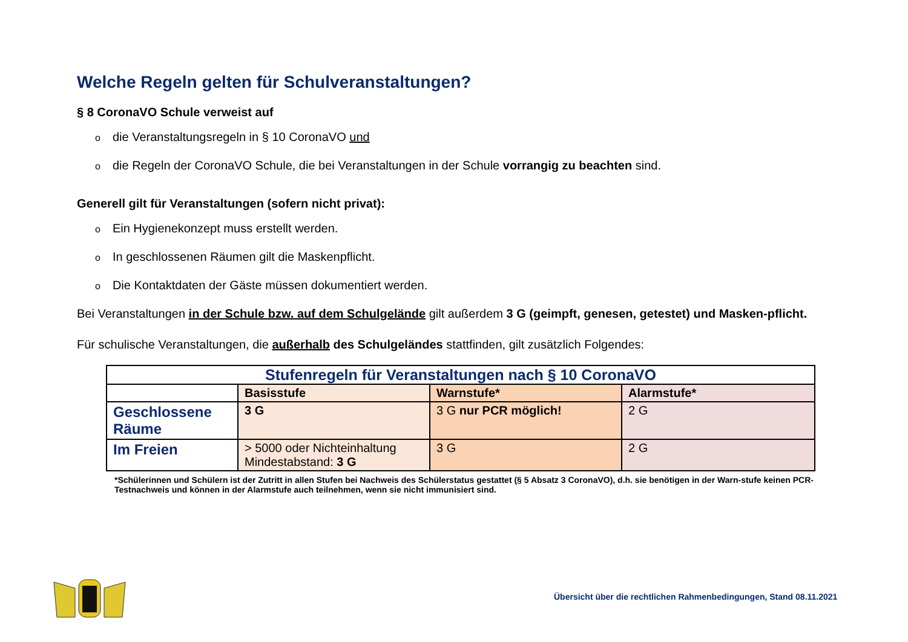Welche Regeln gelten für Schulveranstaltungen?
§ 8 CoronaVO Schule verweist auf
die Veranstaltungsregeln in § 10 CoronaVO und
die Regeln der CoronaVO Schule, die bei Veranstaltungen in der Schule vorrangig zu beachten sind.
Generell gilt für Veranstaltungen (sofern nicht privat):
Ein Hygienekonzept muss erstellt werden.
In geschlossenen Räumen gilt die Maskenpflicht.
Die Kontaktdaten der Gäste müssen dokumentiert werden.
Bei Veranstaltungen in der Schule bzw. auf dem Schulgelände gilt außerdem 3 G (geimpft, genesen, getestet) und Masken-pflicht.
Für schulische Veranstaltungen, die außerhalb des Schulgeländes stattfinden, gilt zusätzlich Folgendes:
| Stufenregeln für Veranstaltungen nach § 10 CoronaVO | | | |
| --- | --- | --- | --- |
| | Basisstufe | Warnstufe* | Alarmstufe* |
| Geschlossene Räume | 3 G | 3 G nur PCR möglich! | 2 G |
| Im Freien | > 5000 oder Nichteinhaltung Mindestabstand: 3 G | 3 G | 2 G |
*Schülerinnen und Schülern ist der Zutritt in allen Stufen bei Nachweis des Schülerstatus gestattet (§ 5 Absatz 3 CoronaVO), d.h. sie benötigen in der Warn-stufe keinen PCR-Testnachweis und können in der Alarmstufe auch teilnehmen, wenn sie nicht immunisiert sind.
Übersicht über die rechtlichen Rahmenbedingungen, Stand 08.11.2021